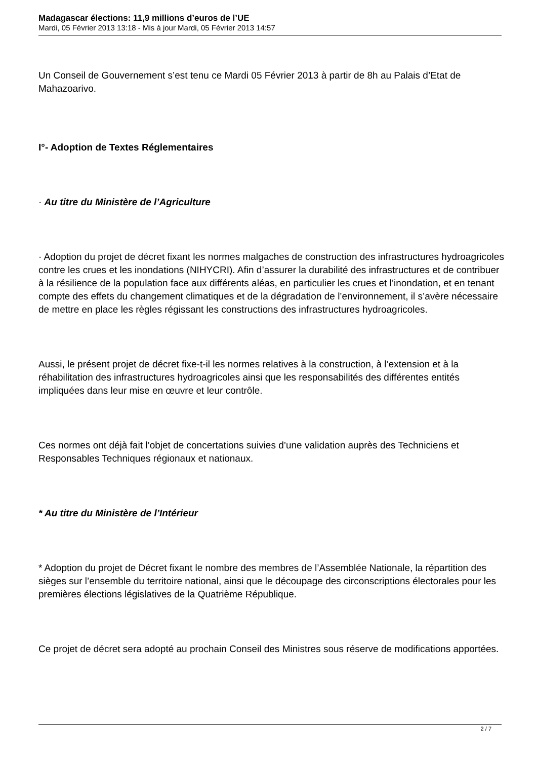Madagascar élections: 11,9 millions d’euros de l’UE
Mardi, 05 Février 2013 13:18 - Mis à jour Mardi, 05 Février 2013 14:57
Un Conseil de Gouvernement s’est tenu ce Mardi 05 Février 2013 à partir de 8h au Palais d’Etat de Mahazoarivo.
I°- Adoption de Textes Réglementaires
· Au titre du Ministère de l’Agriculture
· Adoption du projet de décret fixant les normes malgaches de construction des infrastructures hydroagricoles contre les crues et les inondations (NIHYCRI). Afin d’assurer la durabilité des infrastructures et de contribuer à la résilience de la population face aux différents aléas, en particulier les crues et l’inondation, et en tenant compte des effets du changement climatiques et de la dégradation de l’environnement, il s’avère nécessaire de mettre en place les règles régissant les constructions des infrastructures hydroagricoles.
Aussi, le présent projet de décret fixe-t-il les normes relatives à la construction, à l’extension et à la réhabilitation des infrastructures hydroagricoles ainsi que les responsabilités des différentes entités impliquées dans leur mise en œuvre et leur contrôle.
Ces normes ont déjà fait l’objet de concertations suivies d’une validation auprès des Techniciens et Responsables Techniques régionaux et nationaux.
* Au titre du Ministère de l’Intérieur
* Adoption du projet de Décret fixant le nombre des membres de l’Assemblée Nationale, la répartition des sièges sur l’ensemble du territoire national, ainsi que le découpage des circonscriptions électorales pour les premières élections législatives de la Quatrième République.
Ce projet de décret sera adopté au prochain Conseil des Ministres sous réserve de modifications apportées.
2 / 7